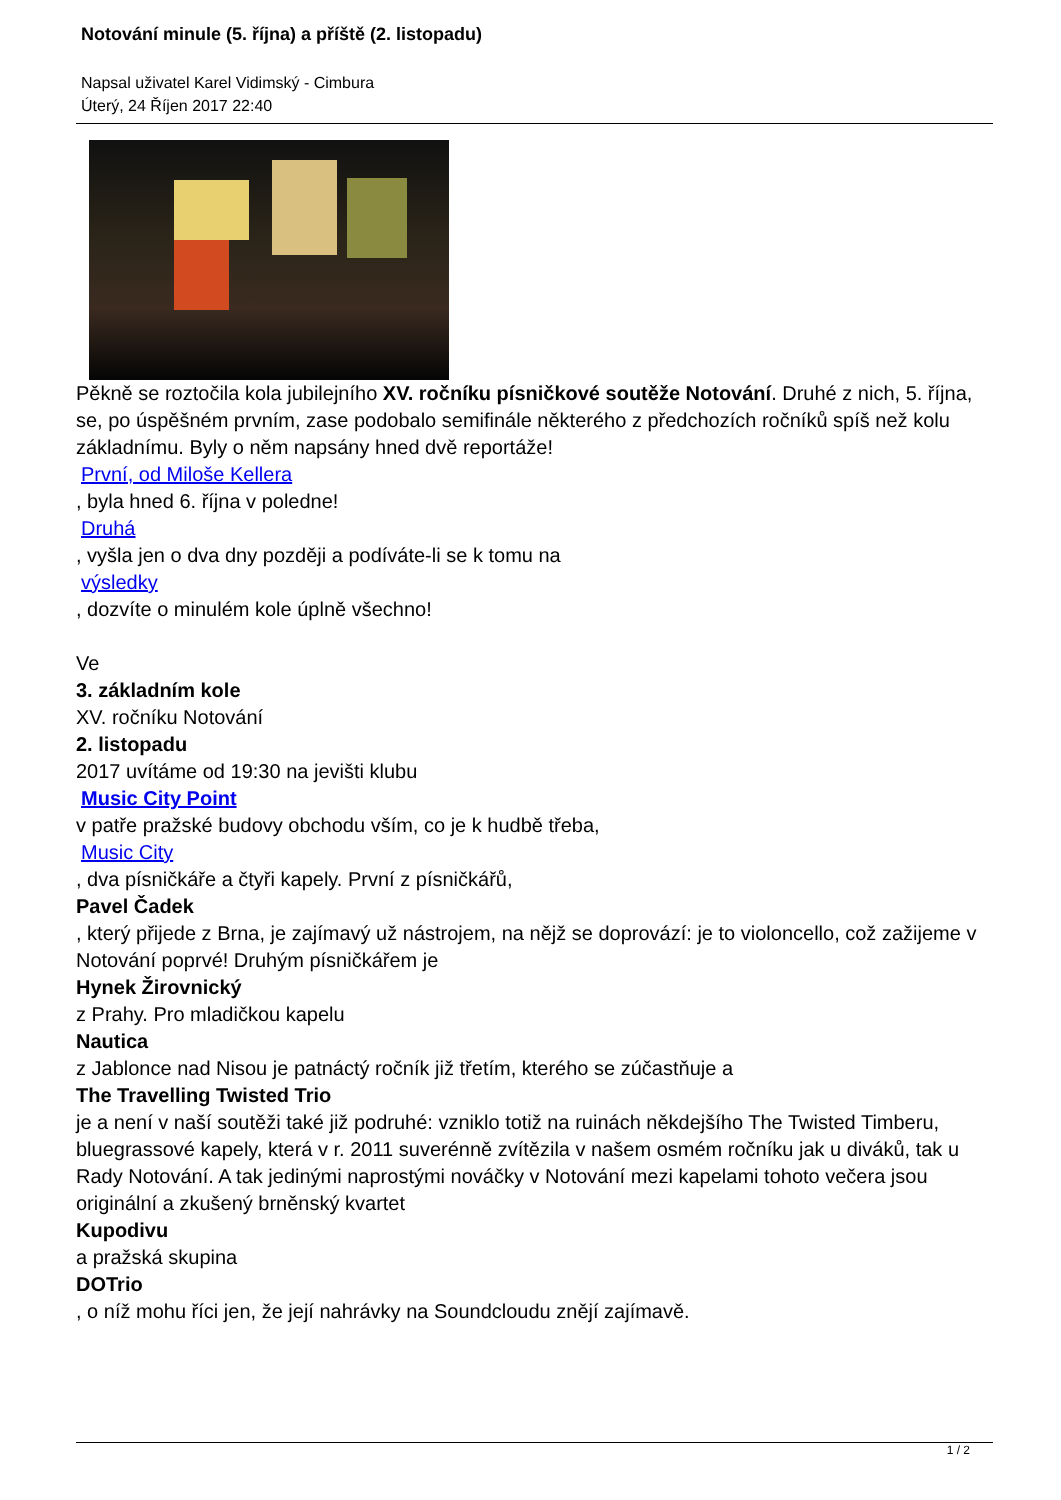Notování minule (5. října) a příště (2. listopadu)
Napsal uživatel Karel Vidimský - Cimbura
Úterý, 24 Říjen 2017 22:40
Pěkně se roztočila kola jubilejního XV. ročníku písničkové soutěže Notování. Druhé z nich, 5. října, se, po úspěšném prvním, zase podobalo semifinále některého z předchozích ročníků spíš než kolu základnímu. Byly o něm napsány hned dvě reportáže!
První, od Miloše Kellera
, byla hned 6. října v poledne!
Druhá
, vyšla jen o dva dny později a podíváte-li se k tomu na
výsledky
, dozvíte o minulém kole úplně všechno!
Ve
3. základním kole
XV. ročníku Notování
2. listopadu
2017 uvítáme od 19:30 na jevišti klubu
Music City Point
v patře pražské budovy obchodu vším, co je k hudbě třeba,
Music City
, dva písničkáře a čtyři kapely. První z písničkářů,
Pavel Čadek
, který přijede z Brna, je zajímavý už nástrojem, na nějž se doprovází: je to violoncello, což zažijeme v Notování poprvé! Druhým písničkářem je
Hynek Žirovnický
z Prahy. Pro mladičkou kapelu
Nautica
z Jablonce nad Nisou je patnáctý ročník již třetím, kterého se zúčastňuje a
The Travelling Twisted Trio
je a není v naší soutěži také již podruhé: vzniklo totiž na ruinách někdejšího The Twisted Timberu, bluegrassové kapely, která v r. 2011 suverénně zvítězila v našem osmém ročníku jak u diváků, tak u Rady Notování. A tak jedinými naprostými nováčky v Notování mezi kapelami tohoto večera jsou originální a zkušený brněnský kvartet
Kupodivu
a pražská skupina
DOTrio
, o níž mohu říci jen, že její nahrávky na Soundcloudu znějí zajímavě.
1 / 2